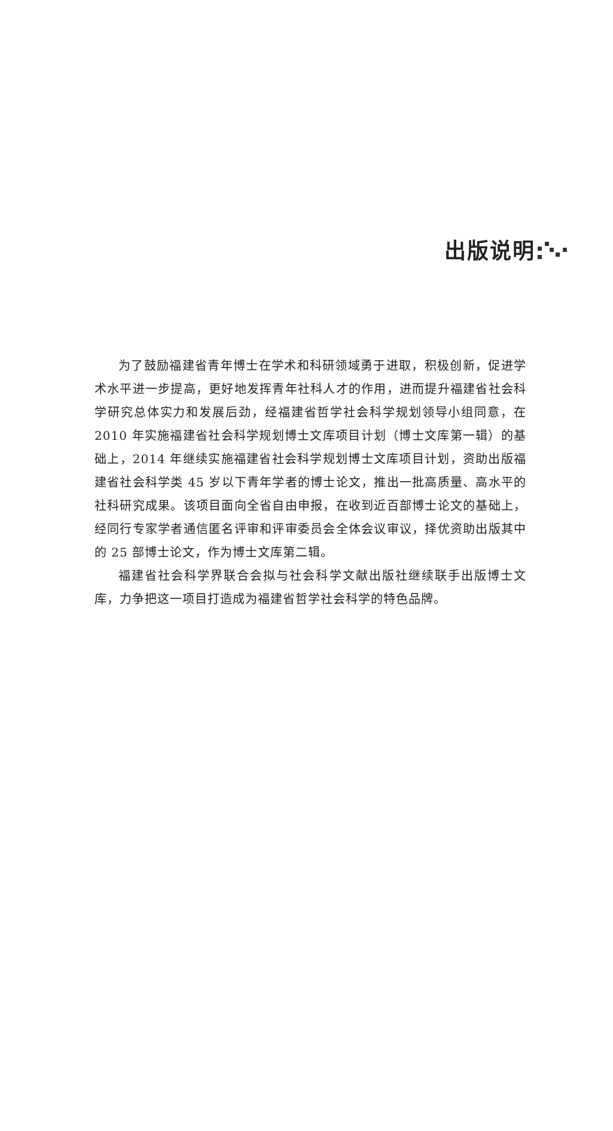出版说明
为了鼓励福建省青年博士在学术和科研领域勇于进取，积极创新，促进学术水平进一步提高，更好地发挥青年社科人才的作用，进而提升福建省社会科学研究总体实力和发展后劲，经福建省哲学社会科学规划领导小组同意，在 2010 年实施福建省社会科学规划博士文库项目计划（博士文库第一辑）的基础上，2014 年继续实施福建省社会科学规划博士文库项目计划，资助出版福建省社会科学类 45 岁以下青年学者的博士论文，推出一批高质量、高水平的社科研究成果。该项目面向全省自由申报，在收到近百部博士论文的基础上，经同行专家学者通信匿名评审和评审委员会全体会议审议，择优资助出版其中的 25 部博士论文，作为博士文库第二辑。
福建省社会科学界联合会拟与社会科学文献出版社继续联手出版博士文库，力争把这一项目打造成为福建省哲学社会科学的特色品牌。